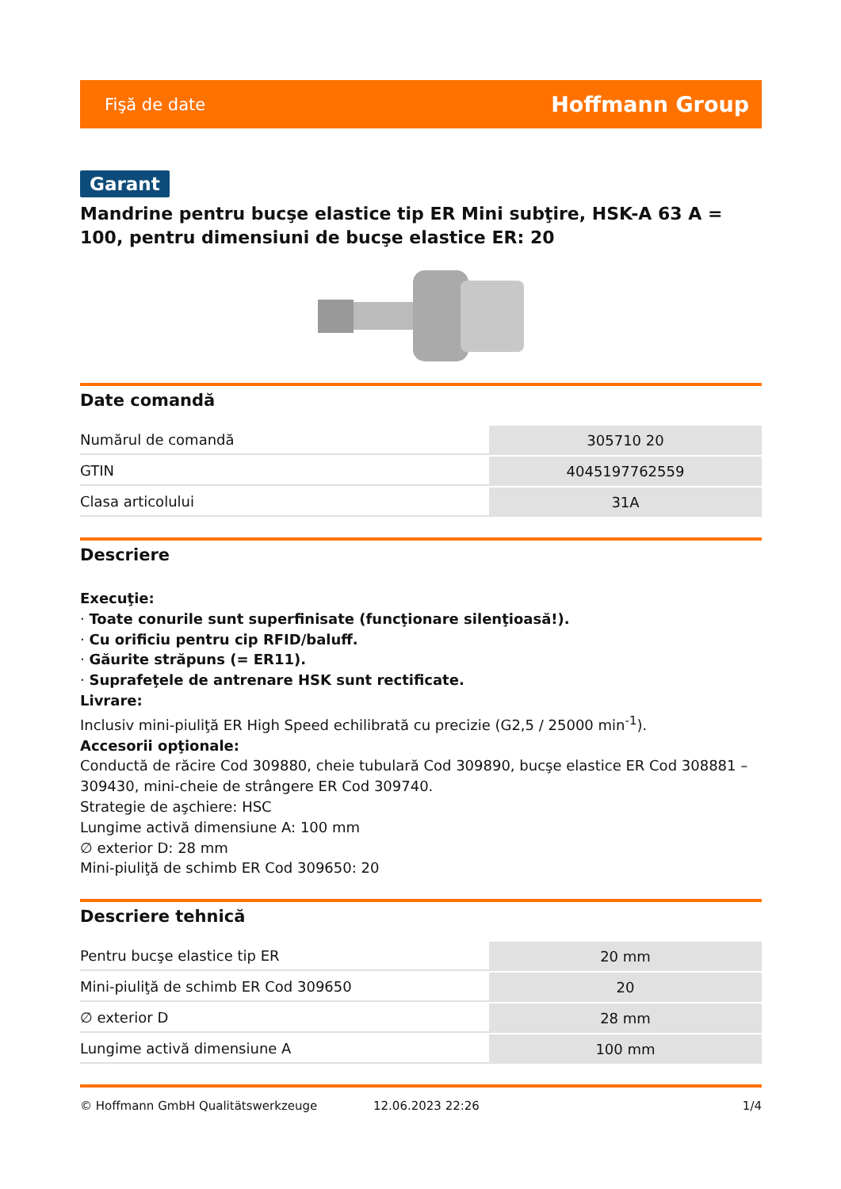Fişă de date Hoffmann Group
Garant
Mandrine pentru bucşe elastice tip ER Mini subţire, HSK-A 63 A = 100, pentru dimensiuni de bucşe elastice ER: 20
Date comandă
| Numărul de comandă | 305710 20 |
| GTIN | 4045197762559 |
| Clasa articolului | 31A |
Descriere
Execuţie:
· Toate conurile sunt superfinisate (funcţionare silenţioasă!).
· Cu orificiu pentru cip RFID/baluff.
· Găurite străpuns (= ER11).
· Suprafeţele de antrenare HSK sunt rectificate.
Livrare:
Inclusiv mini-piuliţă ER High Speed echilibrată cu precizie (G2,5 / 25000 min<sup>-1</sup>).
Accesorii opţionale:
Conductă de răcire Cod 309880, cheie tubulară Cod 309890, bucşe elastice ER Cod 308881 – 309430, mini-cheie de strângere ER Cod 309740.
Strategie de aşchiere: HSC
Lungime activă dimensiune A: 100 mm
∅ exterior D: 28 mm
Mini-piuliţă de schimb ER Cod 309650: 20
Descriere tehnică
| Pentru bucşe elastice tip ER | 20 mm |
| Mini-piuliţă de schimb ER Cod 309650 | 20 |
| ∅ exterior D | 28 mm |
| Lungime activă dimensiune A | 100 mm |
© Hoffmann GmbH Qualitätswerkzeuge 12.06.2023 22:26 1/4